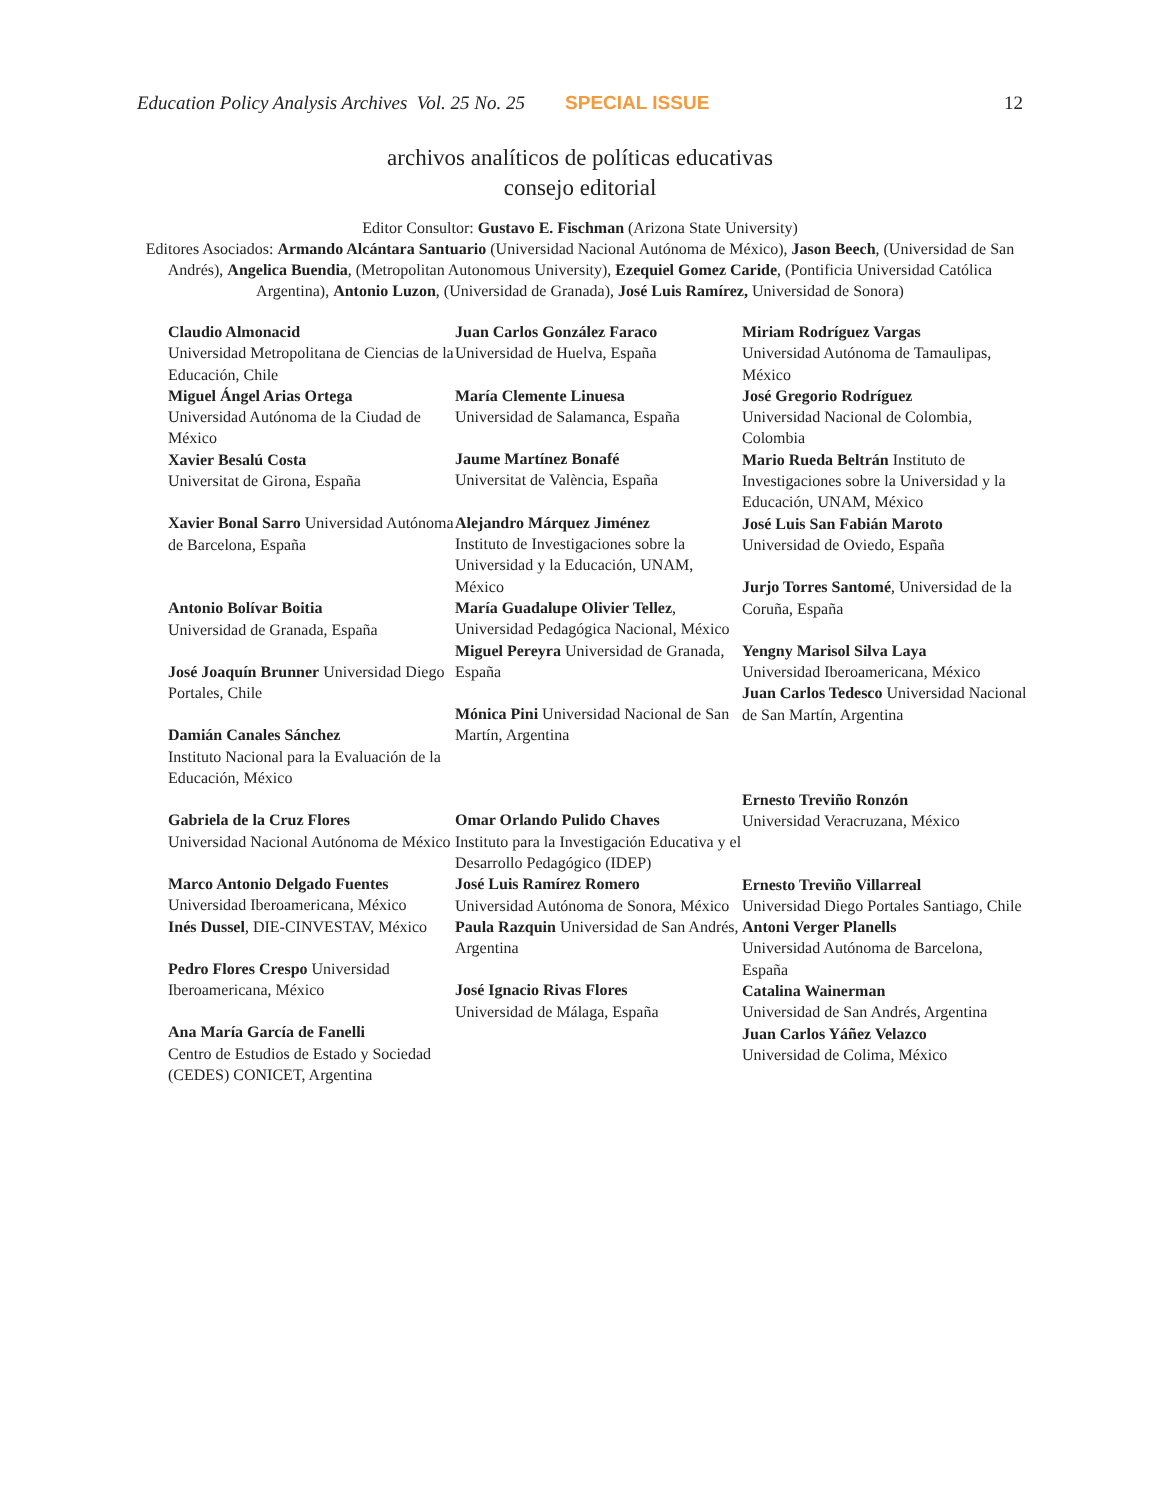Education Policy Analysis Archives Vol. 25 No. 25 SPECIAL ISSUE 12
archivos analíticos de políticas educativas
consejo editorial
Editor Consultor: Gustavo E. Fischman (Arizona State University)
Editores Asociados: Armando Alcántara Santuario (Universidad Nacional Autónoma de México), Jason Beech, (Universidad de San Andrés), Angelica Buendia, (Metropolitan Autonomous University), Ezequiel Gomez Caride, (Pontificia Universidad Católica Argentina), Antonio Luzon, (Universidad de Granada), José Luis Ramírez, Universidad de Sonora)
Claudio Almonacid
Universidad Metropolitana de Ciencias de la Educación, Chile
Miguel Ángel Arias Ortega
Universidad Autónoma de la Ciudad de México
Xavier Besalú Costa
Universitat de Girona, España
Xavier Bonal Sarro Universidad Autónoma de Barcelona, España
Antonio Bolívar Boitia
Universidad de Granada, España
José Joaquín Brunner Universidad Diego Portales, Chile
Damián Canales Sánchez
Instituto Nacional para la Evaluación de la Educación, México
Gabriela de la Cruz Flores
Universidad Nacional Autónoma de México
Marco Antonio Delgado Fuentes
Universidad Iberoamericana, México
Inés Dussel, DIE-CINVESTAV, México
Pedro Flores Crespo Universidad Iberoamericana, México
Ana María García de Fanelli
Centro de Estudios de Estado y Sociedad (CEDES) CONICET, Argentina
Juan Carlos González Faraco
Universidad de Huelva, España
María Clemente Linuesa
Universidad de Salamanca, España
Jaume Martínez Bonafé
Universitat de València, España
Alejandro Márquez Jiménez
Instituto de Investigaciones sobre la Universidad y la Educación, UNAM, México
María Guadalupe Olivier Tellez, Universidad Pedagógica Nacional, México
Miguel Pereyra Universidad de Granada, España
Mónica Pini Universidad Nacional de San Martín, Argentina
Omar Orlando Pulido Chaves
Instituto para la Investigación Educativa y el Desarrollo Pedagógico (IDEP)
José Luis Ramírez Romero
Universidad Autónoma de Sonora, México
Paula Razquin Universidad de San Andrés, Argentina
José Ignacio Rivas Flores
Universidad de Málaga, España
Miriam Rodríguez Vargas
Universidad Autónoma de Tamaulipas, México
José Gregorio Rodríguez
Universidad Nacional de Colombia, Colombia
Mario Rueda Beltrán Instituto de Investigaciones sobre la Universidad y la Educación, UNAM, México
José Luis San Fabián Maroto
Universidad de Oviedo, España
Jurjo Torres Santomé, Universidad de la Coruña, España
Yengny Marisol Silva Laya
Universidad Iberoamericana, México
Juan Carlos Tedesco Universidad Nacional de San Martín, Argentina
Ernesto Treviño Ronzón
Universidad Veracruzana, México
Ernesto Treviño Villarreal
Universidad Diego Portales Santiago, Chile
Antoni Verger Planells
Universidad Autónoma de Barcelona, España
Catalina Wainerman
Universidad de San Andrés, Argentina
Juan Carlos Yáñez Velazco
Universidad de Colima, México